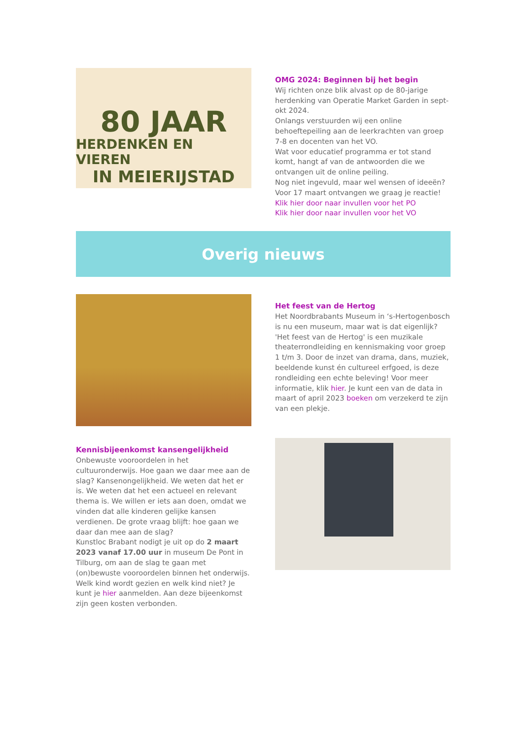80 JAAR
HERDENKEN EN VIEREN
IN MEIERIJSTAD
OMG 2024: Beginnen bij het begin
Wij richten onze blik alvast op de 80-jarige herdenking van Operatie Market Garden in sept-okt 2024.
Onlangs verstuurden wij een online behoeftepeiling aan de leerkrachten van groep 7-8 en docenten van het VO.
Wat voor educatief programma er tot stand komt, hangt af van de antwoorden die we ontvangen uit de online peiling.
Nog niet ingevuld, maar wel wensen of ideeën? Voor 17 maart ontvangen we graag je reactie!
Klik hier door naar invullen voor het PO
Klik hier door naar invullen voor het VO
Overig nieuws
Het feest van de Hertog
Het Noordbrabants Museum in ‘s-Hertogenbosch is nu een museum, maar wat is dat eigenlijk? 'Het feest van de Hertog' is een muzikale theaterrondleiding en kennismaking voor groep 1 t/m 3. Door de inzet van drama, dans, muziek, beeldende kunst én cultureel erfgoed, is deze rondleiding een echte beleving! Voor meer informatie, klik hier. Je kunt een van de data in maart of april 2023 boeken om verzekerd te zijn van een plekje.
Kennisbijeenkomst kansengelijkheid
Onbewuste vooroordelen in het cultuuronderwijs. Hoe gaan we daar mee aan de slag? Kansenongelijkheid. We weten dat het er is. We weten dat het een actueel en relevant thema is. We willen er iets aan doen, omdat we vinden dat alle kinderen gelijke kansen verdienen. De grote vraag blijft: hoe gaan we daar dan mee aan de slag?
Kunstloc Brabant nodigt je uit op do 2 maart 2023 vanaf 17.00 uur in museum De Pont in Tilburg, om aan de slag te gaan met (on)bewuste vooroordelen binnen het onderwijs. Welk kind wordt gezien en welk kind niet? Je kunt je hier aanmelden. Aan deze bijeenkomst zijn geen kosten verbonden.